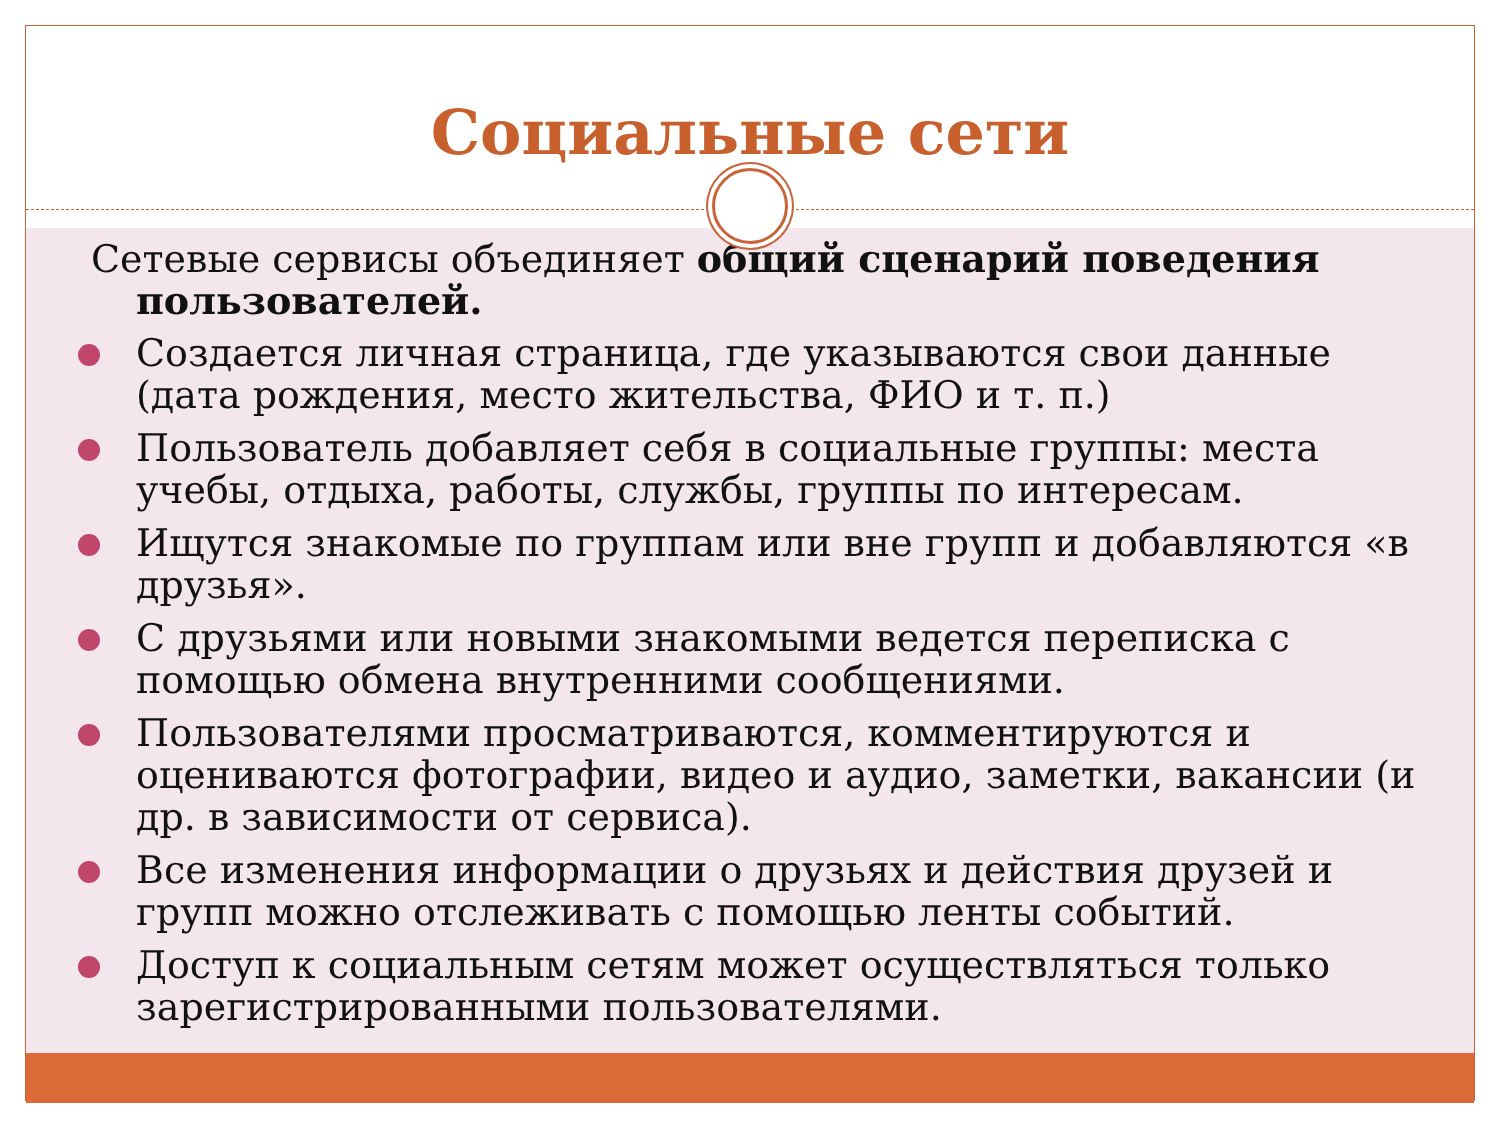Социальные сети
Сетевые сервисы объединяет общий сценарий поведения пользователей.
Создается личная страница, где указываются свои данные (дата рождения, место жительства, ФИО и т. п.)
Пользователь добавляет себя в социальные группы: места учебы, отдыха, работы, службы, группы по интересам.
Ищутся знакомые по группам или вне групп и добавляются «в друзья».
С друзьями или новыми знакомыми ведется переписка с помощью обмена внутренними сообщениями.
Пользователями просматриваются, комментируются и оцениваются фотографии, видео и аудио, заметки, вакансии (и др. в зависимости от сервиса).
Все изменения информации о друзьях и действия друзей и групп можно отслеживать с помощью ленты событий.
Доступ к социальным сетям может осуществляться только зарегистрированными пользователями.